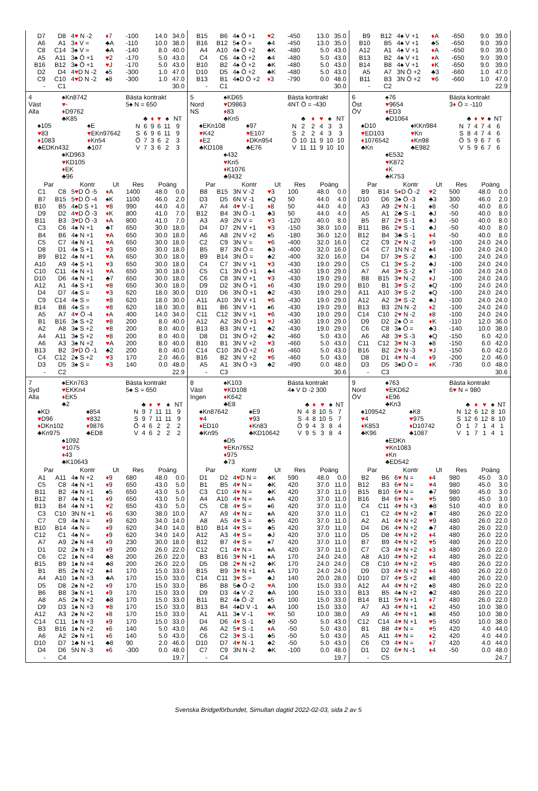| D7 | D8 | 4 ♥ N -2 | ♦ 7 | -100 | 14.0 | 34.0 |
| A6 | A1 | 3 ♦ V = | ♣A | -110 | 10.0 | 38.0 |
| C8 | C14 | 3♠ V = | ♣A | -140 | 8.0 | 40.0 |
| A5 | A11 | 3♠ Ö +1 | ♥ 2 | -170 | 5.0 | 43.0 |
| B16 | B12 | 3♠ Ö +1 | ♥ J | -170 | 5.0 | 43.0 |
| D2 | D4 | 4 ♥ D N -2 | ♠5 | -300 | 1.0 | 47.0 |
| C9 | C10 | 4 ♥ D N -2 | ♠8 | -300 | 1.0 | 47.0 |
| - | C1 | | | | | 30.0 |
| B15 | B6 | 4♠ Ö +1 | ♥ 2 | -450 | 13.0 | 35.0 |
| B16 | B12 | 5♠ Ö = | ♣4 | -450 | 13.0 | 35.0 |
| A4 | A10 | 4♠ Ö +2 | ♣K | -480 | 5.0 | 43.0 |
| C4 | C6 | 4♠ Ö +2 | ♣4 | -480 | 5.0 | 43.0 |
| B10 | B2 | 4♠ Ö +2 | ♣K | -480 | 5.0 | 43.0 |
| D10 | D5 | 4♠ Ö +2 | ♣K | -480 | 5.0 | 43.0 |
| B13 | B1 | 4♠D Ö +2 | ♦ 3 | -790 | 0.0 | 48.0 |
| - | C1 | | | | | 30.0 |
| B9 | B12 | 4♠ V +1 | ♦ A | -650 | 9.0 | 39.0 |
| B10 | B5 | 4♠ V +1 | ♣5 | -650 | 9.0 | 39.0 |
| A12 | A1 | 4♠ V +1 | ♦ A | -650 | 9.0 | 39.0 |
| B13 | B2 | 4♠ V +1 | ♦ A | -650 | 9.0 | 39.0 |
| B14 | B8 | 4♠ V +1 | ♦ K | -650 | 9.0 | 39.0 |
| A5 | A7 | 3N Ö +2 | ♣3 | -660 | 1.0 | 47.0 |
| B11 | B3 | 3N Ö +2 | ♥ 6 | -660 | 1.0 | 47.0 |
| - | C2 | | | | | 22.9 |
4
Väst
Alla
♠Kn8742
♥-
♦D9762
♣K85
Bästa kontrakt
5♠ N = 650
♠105
♥83
♦1083
♣EDKn432
♠E
♥EKn97642
♦Kn54
♣107
| | ♣ | ♦ | ♥ | ♠ | NT |
| N | 6 | 9 | 6 | 11 | 9 |
| S | 6 | 9 | 6 | 11 | 9 |
| Ö | 7 | 3 | 6 | 2 | 3 |
| V | 7 | 3 | 6 | 2 | 3 |
♠KD963
♥KD105
♦EK
♣96
| Par | | Kontr | Ut | Res | Poäng | |
| --- | --- | --- | --- | --- | --- | --- |
| C1 | C8 | 5 ♥ D Ö -5 | ♦ A | 1400 | 48.0 | 0.0 |
| B7 | B15 | 5 ♥ D Ö -4 | ♠K | 1100 | 46.0 | 2.0 |
| B10 | B5 | 4♠D S +1 | ♥ 8 | 990 | 44.0 | 4.0 |
| D9 | D2 | 4 ♥ D Ö -3 | ♦ K | 800 | 41.0 | 7.0 |
| B11 | B3 | 3 ♥ D Ö -3 | ♦ A | 800 | 41.0 | 7.0 |
| C3 | C6 | 4♠ N +1 | ♣T | 650 | 30.0 | 18.0 |
| B4 | B6 | 4♠ N +1 | ♥ A | 650 | 30.0 | 18.0 |
| C5 | C7 | 4♠ N +1 | ♥ A | 650 | 30.0 | 18.0 |
| D8 | D1 | 4♠ S +1 | ♥ 3 | 650 | 30.0 | 18.0 |
| B9 | B12 | 4♠ N +1 | ♥ A | 650 | 30.0 | 18.0 |
| A10 | A9 | 4♠ S +1 | ♥ 3 | 650 | 30.0 | 18.0 |
| C10 | C11 | 4♠ N +1 | ♥ A | 650 | 30.0 | 18.0 |
| D10 | D6 | 4♠ N +1 | ♣7 | 650 | 30.0 | 18.0 |
| A12 | A1 | 4♠ S +1 | ♥ 8 | 650 | 30.0 | 18.0 |
| D4 | D7 | 4♠ S = | ♥ 3 | 620 | 18.0 | 30.0 |
| C9 | C14 | 4♠ S = | ♥ 8 | 620 | 18.0 | 30.0 |
| B14 | B8 | 4♠ S = | ♥ 8 | 620 | 18.0 | 30.0 |
| A5 | A7 | 4 ♥ Ö -4 | ♦ A | 400 | 14.0 | 34.0 |
| B1 | B16 | 3♠ S +2 | ♥ 8 | 200 | 8.0 | 40.0 |
| A2 | A8 | 3♠ S +2 | ♥ 8 | 200 | 8.0 | 40.0 |
| A4 | A11 | 3♠ S +2 | ♥ 8 | 200 | 8.0 | 40.0 |
| A6 | A3 | 3♠ N +2 | ♥ A | 200 | 8.0 | 40.0 |
| B13 | B2 | 3 ♥ D Ö -1 | ♣2 | 200 | 8.0 | 40.0 |
| C4 | C12 | 2♠ S +2 | ♥ 3 | 170 | 2.0 | 46.0 |
| D3 | D5 | 3♠ S = | ♥ 3 | 140 | 0.0 | 48.0 |
| - | C2 | | | | | 22.9 |
5
Nord
NS
♠KD65
♥D9863
♦83
♣Kn5
Bästa kontrakt
4NT Ö = -430
♠EKn108
♥K42
♦E2
♣KD108
♠97
♥E107
♦DKn954
♣E76
| | ♣ | ♦ | ♥ | ♠ | NT |
| N | 2 | 2 | 4 | 3 | 3 |
| S | 2 | 2 | 4 | 3 | 3 |
| Ö | 10 | 11 | 9 | 10 | 10 |
| V | 11 | 11 | 9 | 10 | 10 |
♠432
♥Kn5
♦K1076
♣9432
| Par | | Kontr | Ut | Res | Poäng | |
| --- | --- | --- | --- | --- | --- | --- |
| B8 | B15 | 3N V -2 | ♥ 3 | 100 | 48.0 | 0.0 |
| D3 | D5 | 6N V -1 | ♠Q | 50 | 44.0 | 4.0 |
| A7 | A4 | 4 ♥ V -1 | ♦ 8 | 50 | 44.0 | 4.0 |
| B12 | B4 | 3N Ö -1 | ♣3 | 50 | 44.0 | 4.0 |
| A3 | A9 | 2N V = | ♥ 3 | -120 | 40.0 | 8.0 |
| D4 | D7 | 2N V +1 | ♥ 3 | -150 | 38.0 | 10.0 |
| A6 | A8 | 2N V +2 | ♠5 | -180 | 36.0 | 12.0 |
| C2 | C9 | 3N V = | ♥ 6 | -400 | 32.0 | 16.0 |
| B5 | B7 | 3N Ö = | ♣3 | -400 | 32.0 | 16.0 |
| B9 | B14 | 3N Ö = | ♣2 | -400 | 32.0 | 16.0 |
| C4 | C7 | 3N V +1 | ♥ 3 | -430 | 19.0 | 29.0 |
| C5 | C1 | 3N Ö +1 | ♣4 | -430 | 19.0 | 29.0 |
| C6 | C8 | 3N V +1 | ♥ 3 | -430 | 19.0 | 29.0 |
| D9 | D2 | 3N Ö +1 | ♦ 6 | -430 | 19.0 | 29.0 |
| D10 | D6 | 3N Ö +1 | ♣2 | -430 | 19.0 | 29.0 |
| A11 | A10 | 3N V +1 | ♥ 6 | -430 | 19.0 | 29.0 |
| B11 | B6 | 3N V +1 | ♠6 | -430 | 19.0 | 29.0 |
| C11 | C12 | 3N V +1 | ♥ 6 | -430 | 19.0 | 29.0 |
| A12 | A2 | 3N Ö +1 | ♥ J | -430 | 19.0 | 29.0 |
| B13 | B3 | 3N V +1 | ♣2 | -430 | 19.0 | 29.0 |
| D8 | D1 | 3N Ö +2 | ♣2 | -460 | 5.0 | 43.0 |
| B10 | B1 | 3N V +2 | ♥ 3 | -460 | 5.0 | 43.0 |
| C14 | C10 | 3N Ö +2 | ♦ 6 | -460 | 5.0 | 43.0 |
| B16 | B2 | 3N V +2 | ♥ 6 | -460 | 5.0 | 43.0 |
| A5 | A1 | 3N Ö +3 | ♣2 | -490 | 0.0 | 48.0 |
| - | C3 | | | | | 30.6 |
6
Öst
ÖV
♠76
♥9654
♦ED3
♣D1064
Bästa kontrakt
3♦ Ö = -110
♠D10
♥ED103
♦1076542
♣Kn
♠KKn984
♥Kn
♦Kn98
♣E982
| | ♣ | ♦ | ♥ | ♠ | NT |
| N | 7 | 4 | 7 | 4 | 6 |
| S | 8 | 4 | 7 | 4 | 6 |
| Ö | 5 | 9 | 6 | 7 | 6 |
| V | 5 | 9 | 6 | 7 | 6 |
♠E532
♥K872
♦K
♣K753
| Par | | Kontr | Ut | Res | Poäng | |
| --- | --- | --- | --- | --- | --- | --- |
| B9 | B14 | 5 ♦ D Ö -2 | ♥ 2 | 500 | 48.0 | 0.0 |
| D10 | D6 | 3♠ Ö -3 | ♣3 | 300 | 46.0 | 2.0 |
| A3 | A9 | 2 ♥ N -1 | ♠8 | -50 | 40.0 | 8.0 |
| A5 | A1 | 2♣ S -1 | ♣J | -50 | 40.0 | 8.0 |
| B5 | B7 | 2 ♥ S -1 | ♣J | -50 | 40.0 | 8.0 |
| B11 | B6 | 2 ♥ S -1 | ♣J | -50 | 40.0 | 8.0 |
| B12 | B4 | 3♣ S -1 | ♦ 4 | -50 | 40.0 | 8.0 |
| C2 | C9 | 2 ♥ N -2 | ♦ 9 | -100 | 24.0 | 24.0 |
| C4 | C7 | 1N N -2 | ♠4 | -100 | 24.0 | 24.0 |
| D4 | D7 | 3 ♥ S -2 | ♣J | -100 | 24.0 | 24.0 |
| C5 | C1 | 3 ♥ S -2 | ♣J | -100 | 24.0 | 24.0 |
| A7 | A4 | 3 ♥ S -2 | ♠T | -100 | 24.0 | 24.0 |
| B8 | B15 | 3 ♥ N -2 | ♦ J | -100 | 24.0 | 24.0 |
| B10 | B1 | 3 ♥ S -2 | ♠Q | -100 | 24.0 | 24.0 |
| A11 | A10 | 3 ♥ S -2 | ♠Q | -100 | 24.0 | 24.0 |
| A12 | A2 | 3 ♥ S -2 | ♣J | -100 | 24.0 | 24.0 |
| B13 | B3 | 2N N -2 | ♦ 2 | -100 | 24.0 | 24.0 |
| C14 | C10 | 2 ♥ N -2 | ♦ 8 | -100 | 24.0 | 24.0 |
| D9 | D2 | 2♠ Ö = | ♦ K | -110 | 12.0 | 36.0 |
| C6 | C8 | 3♠ Ö = | ♣3 | -140 | 10.0 | 38.0 |
| A6 | A8 | 3 ♥ S -3 | ♠Q | -150 | 6.0 | 42.0 |
| C11 | C12 | 3 ♥ N -3 | ♠8 | -150 | 6.0 | 42.0 |
| B16 | B2 | 2 ♥ N -3 | ♥ J | -150 | 6.0 | 42.0 |
| D8 | D1 | 4 ♥ N -4 | ♦ 9 | -200 | 2.0 | 46.0 |
| D3 | D5 | 3♠D Ö = | ♦ K | -730 | 0.0 | 48.0 |
| - | C3 | | | | | 30.6 |
7
Syd
Alla
♠EKn763
♥EKKn4
♦EK5
♣2
Bästa kontrakt
5♠ S = 650
♠KD
♥D96
♦DKn102
♣Kn975
♠854
♥832
♦9876
♣ED8
| | ♣ | ♦ | ♥ | ♠ | NT |
| N | 9 | 7 | 11 | 11 | 9 |
| S | 9 | 7 | 11 | 11 | 9 |
| Ö | 4 | 6 | 2 | 2 | 2 |
| V | 4 | 6 | 2 | 2 | 2 |
♠1092
♥1075
♦43
♣K10643
| Par | | Kontr | Ut | Res | Poäng | |
| --- | --- | --- | --- | --- | --- | --- |
| A1 | A11 | 4♠ N +2 | ♦ 9 | 680 | 48.0 | 0.0 |
| C5 | C8 | 4♠ N +1 | ♦ 9 | 650 | 43.0 | 5.0 |
| B11 | B2 | 4♠ N +1 | ♠5 | 650 | 43.0 | 5.0 |
| B12 | B7 | 4♠ N +1 | ♦ 9 | 650 | 43.0 | 5.0 |
| B13 | B4 | 4♠ N +1 | ♥ 2 | 650 | 43.0 | 5.0 |
| C3 | C10 | 3N N +1 | ♦ 6 | 630 | 38.0 | 10.0 |
| C7 | C9 | 4♠ N = | ♦ 9 | 620 | 34.0 | 14.0 |
| B10 | B14 | 4♠ N = | ♦ 9 | 620 | 34.0 | 14.0 |
| C12 | C1 | 4♠ N = | ♦ 9 | 620 | 34.0 | 14.0 |
| A7 | A9 | 2♠ N +4 | ♦ 9 | 230 | 30.0 | 18.0 |
| D1 | D2 | 2♠ N +3 | ♦ 9 | 200 | 26.0 | 22.0 |
| C6 | C2 | 1♠ N +4 | ♣8 | 200 | 26.0 | 22.0 |
| B15 | B9 | 1♠ N +4 | ♣8 | 200 | 26.0 | 22.0 |
| B1 | B5 | 2♠ N +2 | ♠4 | 170 | 15.0 | 33.0 |
| A4 | A10 | 1♠ N +3 | ♣A | 170 | 15.0 | 33.0 |
| D5 | D8 | 2♠ N +2 | ♦ 9 | 170 | 15.0 | 33.0 |
| B6 | B8 | 3♠ N +1 | ♦ 9 | 170 | 15.0 | 33.0 |
| A8 | A5 | 2♠ N +2 | ♣8 | 170 | 15.0 | 33.0 |
| D9 | D3 | 1♠ N +3 | ♥ 8 | 170 | 15.0 | 33.0 |
| A12 | A3 | 2♠ N +2 | ♦ 8 | 170 | 15.0 | 33.0 |
| C14 | C11 | 1♠ N +3 | ♦ 9 | 170 | 15.0 | 33.0 |
| B3 | B16 | 1♠ N +2 | ♦ 6 | 140 | 5.0 | 43.0 |
| A6 | A2 | 2♠ N +1 | ♦ 6 | 140 | 5.0 | 43.0 |
| D10 | D7 | 1♣ N +1 | ♣8 | 90 | 2.0 | 46.0 |
| D4 | D6 | 5N N -3 | ♦ 6 | -300 | 0.0 | 48.0 |
| - | C4 | | | | | 19.7 |
8
Väst
Ingen
♠K103
♥KD108
♦K642
♣E8
Bästa kontrakt
4♠ V D -2 300
♠Kn87642
♥4
♦ED10
♣Kn95
♠E9
♥93
♦Kn83
♣KD10642
| | ♣ | ♦ | ♥ | ♠ | NT |
| N | 4 | 8 | 10 | 5 | 7 |
| S | 4 | 8 | 10 | 5 | 7 |
| Ö | 9 | 4 | 3 | 8 | 4 |
| V | 9 | 5 | 3 | 8 | 4 |
♠D5
♥EKn7652
♦975
♣73
| Par | | Kontr | Ut | Res | Poäng | |
| --- | --- | --- | --- | --- | --- | --- |
| D1 | D2 | 4 ♥ D N = | ♣K | 590 | 48.0 | 0.0 |
| B1 | B5 | 4 ♥ N = | ♣K | 420 | 37.0 | 11.0 |
| C3 | C10 | 4 ♥ N = | ♣K | 420 | 37.0 | 11.0 |
| A4 | A10 | 4 ♥ N = | ♠A | 420 | 37.0 | 11.0 |
| C5 | C8 | 4 ♥ S = | ♠6 | 420 | 37.0 | 11.0 |
| A7 | A9 | 4 ♥ N = | ♠A | 420 | 37.0 | 11.0 |
| A8 | A5 | 4 ♥ S = | ♣5 | 420 | 37.0 | 11.0 |
| B10 | B14 | 4 ♥ S = | ♣5 | 420 | 37.0 | 11.0 |
| A12 | A3 | 4 ♥ S = | ♣J | 420 | 37.0 | 11.0 |
| B12 | B7 | 4 ♥ S = | ♠7 | 420 | 37.0 | 11.0 |
| C12 | C1 | 4 ♥ N = | ♠A | 420 | 37.0 | 11.0 |
| B3 | B16 | 3 ♥ N +1 | ♠A | 170 | 24.0 | 24.0 |
| D5 | D8 | 2 ♥ N +2 | ♣K | 170 | 24.0 | 24.0 |
| B15 | B9 | 3 ♥ N +1 | ♠A | 170 | 24.0 | 24.0 |
| C14 | C11 | 3 ♥ S = | ♣J | 140 | 20.0 | 28.0 |
| B6 | B8 | 5♣ Ö -2 | ♥ A | 100 | 15.0 | 33.0 |
| D9 | D3 | 4♠ V -2 | ♣A | 100 | 15.0 | 33.0 |
| B11 | B2 | 4♠ Ö -2 | ♠5 | 100 | 15.0 | 33.0 |
| B13 | B4 | 4♠D V -1 | ♣A | 100 | 15.0 | 33.0 |
| A1 | A11 | 3♠ V -1 | ♥ K | 50 | 10.0 | 38.0 |
| D4 | D6 | 4 ♥ S -1 | ♣9 | -50 | 5.0 | 43.0 |
| A6 | A2 | 5 ♥ S -1 | ♦ A | -50 | 5.0 | 43.0 |
| C6 | C2 | 3 ♥ S -1 | ♣5 | -50 | 5.0 | 43.0 |
| D10 | D7 | 4 ♥ N -1 | ♣2 | -50 | 5.0 | 43.0 |
| C7 | C9 | 3N N -2 | ♣K | -100 | 0.0 | 48.0 |
| - | C4 | | | | | 19.7 |
9
Nord
ÖV
♠763
♥EKD62
♦E96
♣Kn3
Bästa kontrakt
6♥ N = 980
♠109542
♥4
♦K853
♣K96
♠K8
♥975
♦D10742
♣1087
| | ♣ | ♦ | ♥ | ♠ | NT |
| N | 12 | 6 | 12 | 8 | 10 |
| S | 12 | 6 | 12 | 8 | 10 |
| Ö | 1 | 7 | 1 | 4 | 1 |
| V | 1 | 7 | 1 | 4 | 1 |
♠EDKn
♥Kn1083
♦Kn
♣ED542
| Par | | Kontr | Ut | Res | Poäng | |
| --- | --- | --- | --- | --- | --- | --- |
| B2 | B6 | 6 ♥ N = | ♦ 4 | 980 | 45.0 | 3.0 |
| B12 | B3 | 6 ♥ N = | ♥ 4 | 980 | 45.0 | 3.0 |
| B15 | B10 | 6 ♥ N = | ♣7 | 980 | 45.0 | 3.0 |
| B16 | B4 | 6 ♥ N = | ♥ 5 | 980 | 45.0 | 3.0 |
| C4 | C11 | 4 ♥ N +3 | ♣8 | 510 | 40.0 | 8.0 |
| C1 | C2 | 4 ♥ N +2 | ♣T | 480 | 26.0 | 22.0 |
| A2 | A1 | 4 ♥ N +2 | ♥ 9 | 480 | 26.0 | 22.0 |
| D4 | D6 | 4 ♥ N +2 | ♣7 | 480 | 26.0 | 22.0 |
| D5 | D8 | 4 ♥ N +2 | ♦ 4 | 480 | 26.0 | 22.0 |
| B7 | B9 | 4 ♥ N +2 | ♥ 5 | 480 | 26.0 | 22.0 |
| C7 | C3 | 4 ♥ N +2 | ♦ 3 | 480 | 26.0 | 22.0 |
| A8 | A10 | 4 ♥ N +2 | ♦ 4 | 480 | 26.0 | 22.0 |
| C8 | C10 | 4 ♥ N +2 | ♥ 5 | 480 | 26.0 | 22.0 |
| D9 | D3 | 4 ♥ N +2 | ♦ 4 | 480 | 26.0 | 22.0 |
| D10 | D7 | 4 ♥ S +2 | ♠8 | 480 | 26.0 | 22.0 |
| A12 | A4 | 4 ♥ N +2 | ♠8 | 480 | 26.0 | 22.0 |
| B13 | B5 | 4♠ N +2 | ♣2 | 480 | 26.0 | 22.0 |
| B14 | B11 | 5 ♥ N +1 | ♦ 7 | 480 | 26.0 | 22.0 |
| A7 | A3 | 4 ♥ N +1 | ♦ 2 | 450 | 10.0 | 38.0 |
| A9 | A6 | 4 ♥ N +1 | ♠8 | 450 | 10.0 | 38.0 |
| C12 | C14 | 4 ♥ N +1 | ♥ 5 | 450 | 10.0 | 38.0 |
| B1 | B8 | 4 ♥ N = | ♥ 5 | 420 | 4.0 | 44.0 |
| A5 | A11 | 4 ♥ N = | ♦ 2 | 420 | 4.0 | 44.0 |
| C6 | C9 | 4 ♥ N = | ♦ 7 | 420 | 4.0 | 44.0 |
| D1 | D2 | 6 ♥ N -1 | ♦ 4 | -50 | 0.0 | 48.0 |
| - | C5 | | | | | 24.7 |
Svenska Bridgeförbundet, Simultan dagtid 2022-02-03, sida 2 av 5